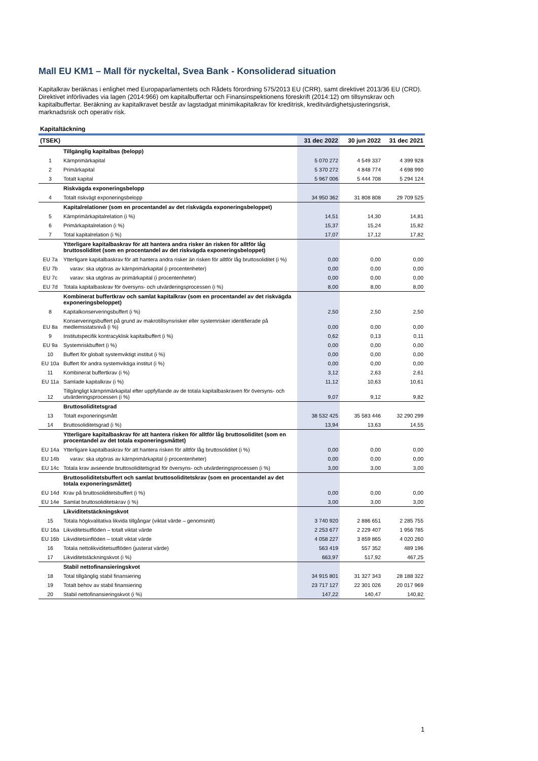Mall EU KM1 – Mall för nyckeltal, Svea Bank - Konsoliderad situation
Kapitalkrav beräknas i enlighet med Europaparlamentets och Rådets förordning 575/2013 EU (CRR), samt direktivet 2013/36 EU (CRD). Direktivet införlivades via lagen (2014:966) om kapitalbuffertar och Finansinspektionens föreskrift (2014:12) om tillsynskrav och kapitalbuffertar. Beräkning av kapitalkravet består av lagstadgat minimikapitalkrav för kreditrisk, kreditvärdighetsjusteringsrisk, marknadsrisk och operativ risk.
Kapitaltäckning
| (TSEK) | | 31 dec 2022 | 30 jun 2022 | 31 dec 2021 |
| --- | --- | --- | --- | --- |
| | Tillgänglig kapitalbas (belopp) | | | |
| 1 | Kärnprimärkapital | 5 070 272 | 4 549 337 | 4 399 928 |
| 2 | Primärkapital | 5 370 272 | 4 848 774 | 4 698 990 |
| 3 | Totalt kapital | 5 967 006 | 5 444 708 | 5 294 124 |
| | Riskvägda exponeringsbelopp | | | |
| 4 | Totalt riskvägt exponeringsbelopp | 34 950 362 | 31 808 808 | 29 709 525 |
| | Kapitalrelationer (som en procentandel av det riskvägda exponeringsbeloppet) | | | |
| 5 | Kärnprimärkapitalrelation (i %) | 14,51 | 14,30 | 14,81 |
| 6 | Primärkapitalrelation (i %) | 15,37 | 15,24 | 15,82 |
| 7 | Total kapitalrelation (i %) | 17,07 | 17,12 | 17,82 |
| | Ytterligare kapitalbaskrav för att hantera andra risker än risken för alltför låg bruttosoliditet (som en procentandel av det riskvägda exponeringsbeloppet) | | | |
| EU 7a | Ytterligare kapitalbaskrav för att hantera andra risker än risken för alltför låg bruttosoliditet (i %) | 0,00 | 0,00 | 0,00 |
| EU 7b | varav: ska utgöras av kärnprimärkapital (i procentenheter) | 0,00 | 0,00 | 0,00 |
| EU 7c | varav: ska utgöras av primärkapital (i procentenheter) | 0,00 | 0,00 | 0,00 |
| EU 7d | Totala kapitalbaskrav för översyns- och utvärderingsprocessen (i %) | 8,00 | 8,00 | 8,00 |
| | Kombinerat buffertkrav och samlat kapitalkrav (som en procentandel av det riskvägda exponeringsbeloppet) | | | |
| 8 | Kapitalkonserveringsbuffert (i %) | 2,50 | 2,50 | 2,50 |
| EU 8a | Konserveringsbuffert på grund av makrotillsynsrisker eller systemrisker identifierade på medlemsstatsnivå (i %) | 0,00 | 0,00 | 0,00 |
| 9 | Institutspecifik kontracyklisk kapitalbuffert (i %) | 0,62 | 0,13 | 0,11 |
| EU 9a | Systemriskbuffert (i %) | 0,00 | 0,00 | 0,00 |
| 10 | Buffert för globalt systemviktigt institut (i %) | 0,00 | 0,00 | 0,00 |
| EU 10a | Buffert för andra systemviktiga institut (i %) | 0,00 | 0,00 | 0,00 |
| 11 | Kombinerat buffertkrav (i %) | 3,12 | 2,63 | 2,61 |
| EU 11a | Samlade kapitalkrav (i %) | 11,12 | 10,63 | 10,61 |
| 12 | Tillgängligt kärnprimärkapital efter uppfyllande av de totala kapitalbaskraven för översyns- och utvärderingsprocessen (i %) | 9,07 | 9,12 | 9,82 |
| | Bruttosoliditetsgrad | | | |
| 13 | Totalt exponeringsmått | 38 532 425 | 35 583 446 | 32 290 299 |
| 14 | Bruttosoliditetsgrad (i %) | 13,94 | 13,63 | 14,55 |
| | Ytterligare kapitalbaskrav för att hantera risken för alltför låg bruttosoliditet (som en procentandel av det totala exponeringsmåttet) | | | |
| EU 14a | Ytterligare kapitalbaskrav för att hantera risken för alltför låg bruttosoliditet (i %) | 0,00 | 0,00 | 0,00 |
| EU 14b | varav: ska utgöras av kärnprimärkapital (i procentenheter) | 0,00 | 0,00 | 0,00 |
| EU 14c | Totala krav avseende bruttosoliditetsgrad för översyns- och utvärderingsprocessen (i %) | 3,00 | 3,00 | 3,00 |
| | Bruttosoliditetsbuffert och samlat bruttosoliditetskrav (som en procentandel av det totala exponeringsmåttet) | | | |
| EU 14d | Krav på bruttosoliditetsbuffert (i %) | 0,00 | 0,00 | 0,00 |
| EU 14e | Samlat bruttosoliditetskrav (i %) | 3,00 | 3,00 | 3,00 |
| | Likviditetstäckningskvot | | | |
| 15 | Totala högkvalitativa likvida tillgångar (viktat värde – genomsnitt) | 3 740 920 | 2 886 651 | 2 285 755 |
| EU 16a | Likviditetsutflöden – totalt viktat värde | 2 253 677 | 2 229 407 | 1 956 785 |
| EU 16b | Likviditetsinflöden – totalt viktat värde | 4 058 227 | 3 859 865 | 4 020 260 |
| 16 | Totala nettolikviditetsutflöden (justerat värde) | 563 419 | 557 352 | 489 196 |
| 17 | Likviditetstäckningskvot (i %) | 663,97 | 517,92 | 467,25 |
| | Stabil nettofinansieringskvot | | | |
| 18 | Total tillgänglig stabil finansiering | 34 915 801 | 31 327 343 | 28 188 322 |
| 19 | Totalt behov av stabil finansiering | 23 717 127 | 22 301 026 | 20 017 969 |
| 20 | Stabil nettofinansieringskvot (i %) | 147,22 | 140,47 | 140,82 |
1